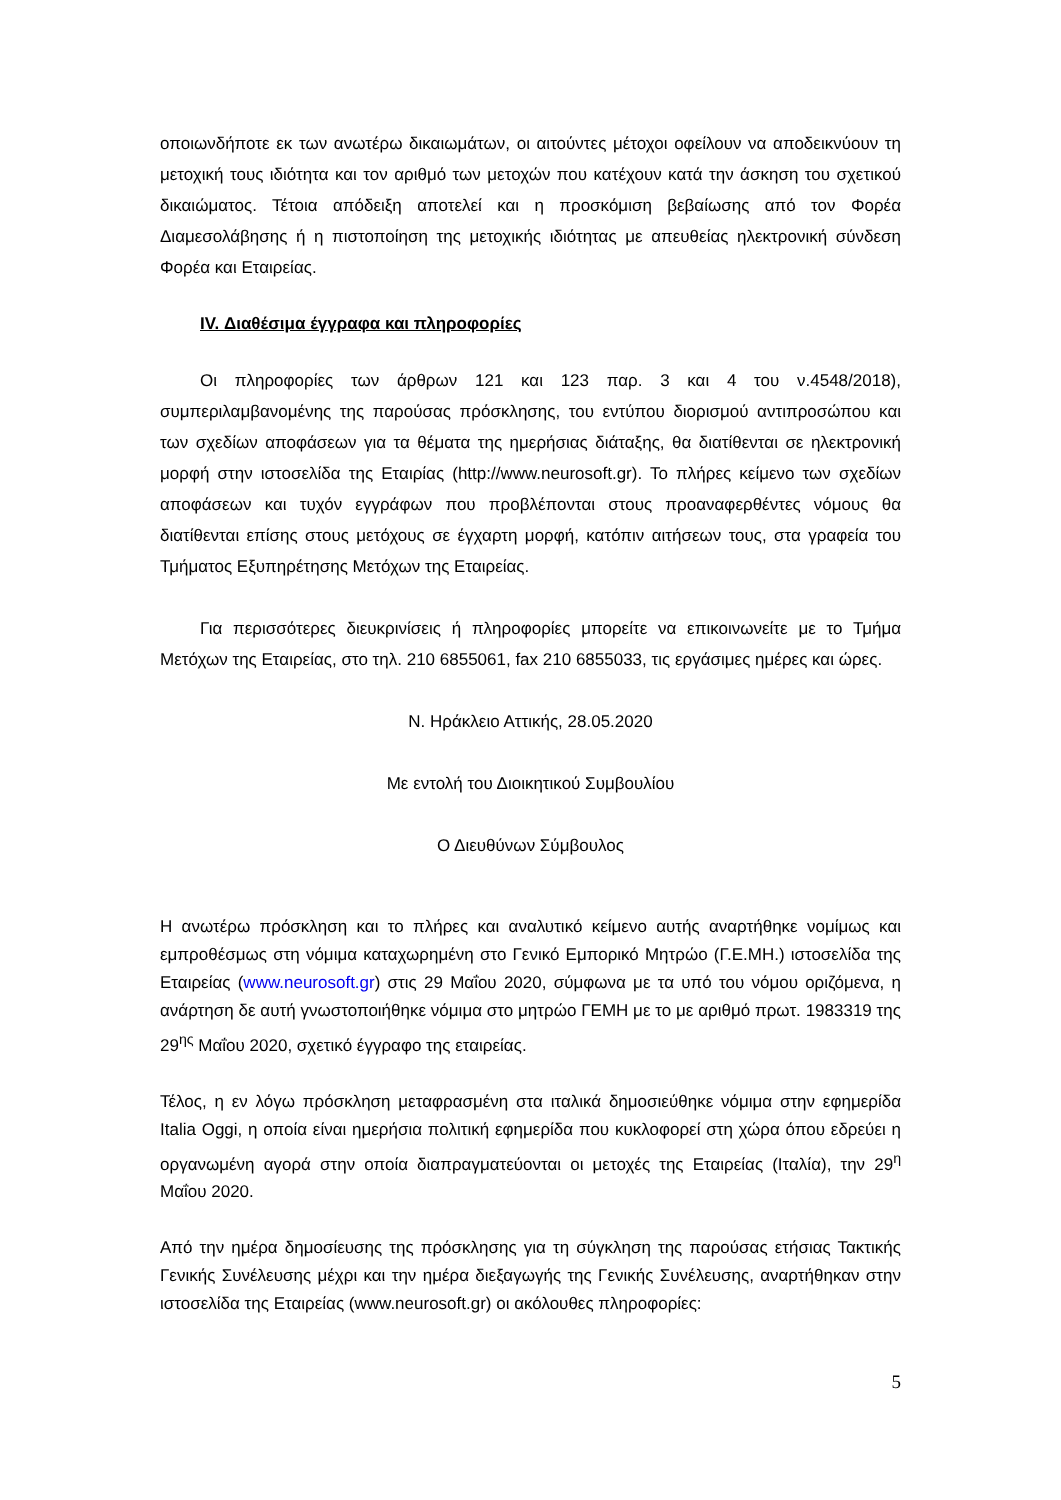οποιωνδήποτε εκ των ανωτέρω δικαιωμάτων, οι αιτούντες μέτοχοι οφείλουν να αποδεικνύουν τη μετοχική τους ιδιότητα και τον αριθμό των μετοχών που κατέχουν κατά την άσκηση του σχετικού δικαιώματος. Τέτοια απόδειξη αποτελεί και η προσκόμιση βεβαίωσης από τον Φορέα Διαμεσολάβησης ή η πιστοποίηση της μετοχικής ιδιότητας με απευθείας ηλεκτρονική σύνδεση Φορέα και Εταιρείας.
IV. Διαθέσιμα έγγραφα και πληροφορίες
Οι πληροφορίες των άρθρων 121 και 123 παρ. 3 και 4 του ν.4548/2018), συμπεριλαμβανομένης της παρούσας πρόσκλησης, του εντύπου διορισμού αντιπροσώπου και των σχεδίων αποφάσεων για τα θέματα της ημερήσιας διάταξης, θα διατίθενται σε ηλεκτρονική μορφή στην ιστοσελίδα της Εταιρίας (http://www.neurosoft.gr). Το πλήρες κείμενο των σχεδίων αποφάσεων και τυχόν εγγράφων που προβλέπονται στους προαναφερθέντες νόμους θα διατίθενται επίσης στους μετόχους σε έγχαρτη μορφή, κατόπιν αιτήσεων τους, στα γραφεία του Τμήματος Εξυπηρέτησης Μετόχων της Εταιρείας.
Για περισσότερες διευκρινίσεις ή πληροφορίες μπορείτε να επικοινωνείτε με το Τμήμα Μετόχων της Εταιρείας, στο τηλ. 210 6855061, fax 210 6855033, τις εργάσιμες ημέρες και ώρες.
Ν. Ηράκλειο Αττικής, 28.05.2020
Με εντολή του Διοικητικού Συμβουλίου
Ο Διευθύνων Σύμβουλος
Η ανωτέρω πρόσκληση και το πλήρες και αναλυτικό κείμενο αυτής αναρτήθηκε νομίμως και εμπροθέσμως στη νόμιμα καταχωρημένη στο Γενικό Εμπορικό Μητρώο (Γ.Ε.ΜΗ.) ιστοσελίδα της Εταιρείας (www.neurosoft.gr) στις 29 Μαΐου 2020, σύμφωνα με τα υπό του νόμου οριζόμενα, η ανάρτηση δε αυτή γνωστοποιήθηκε νόμιμα στο μητρώο ΓΕΜΗ με το με αριθμό πρωτ. 1983319 της 29<sup>ης</sup> Μαΐου 2020, σχετικό έγγραφο της εταιρείας.
Τέλος, η εν λόγω πρόσκληση μεταφρασμένη στα ιταλικά δημοσιεύθηκε νόμιμα στην εφημερίδα Italia Oggi, η οποία είναι ημερήσια πολιτική εφημερίδα που κυκλοφορεί στη χώρα όπου εδρεύει η οργανωμένη αγορά στην οποία διαπραγματεύονται οι μετοχές της Εταιρείας (Ιταλία), την 29<sup>η</sup> Μαΐου 2020.
Από την ημέρα δημοσίευσης της πρόσκλησης για τη σύγκληση της παρούσας ετήσιας Τακτικής Γενικής Συνέλευσης μέχρι και την ημέρα διεξαγωγής της Γενικής Συνέλευσης, αναρτήθηκαν στην ιστοσελίδα της Εταιρείας (www.neurosoft.gr) οι ακόλουθες πληροφορίες:
5